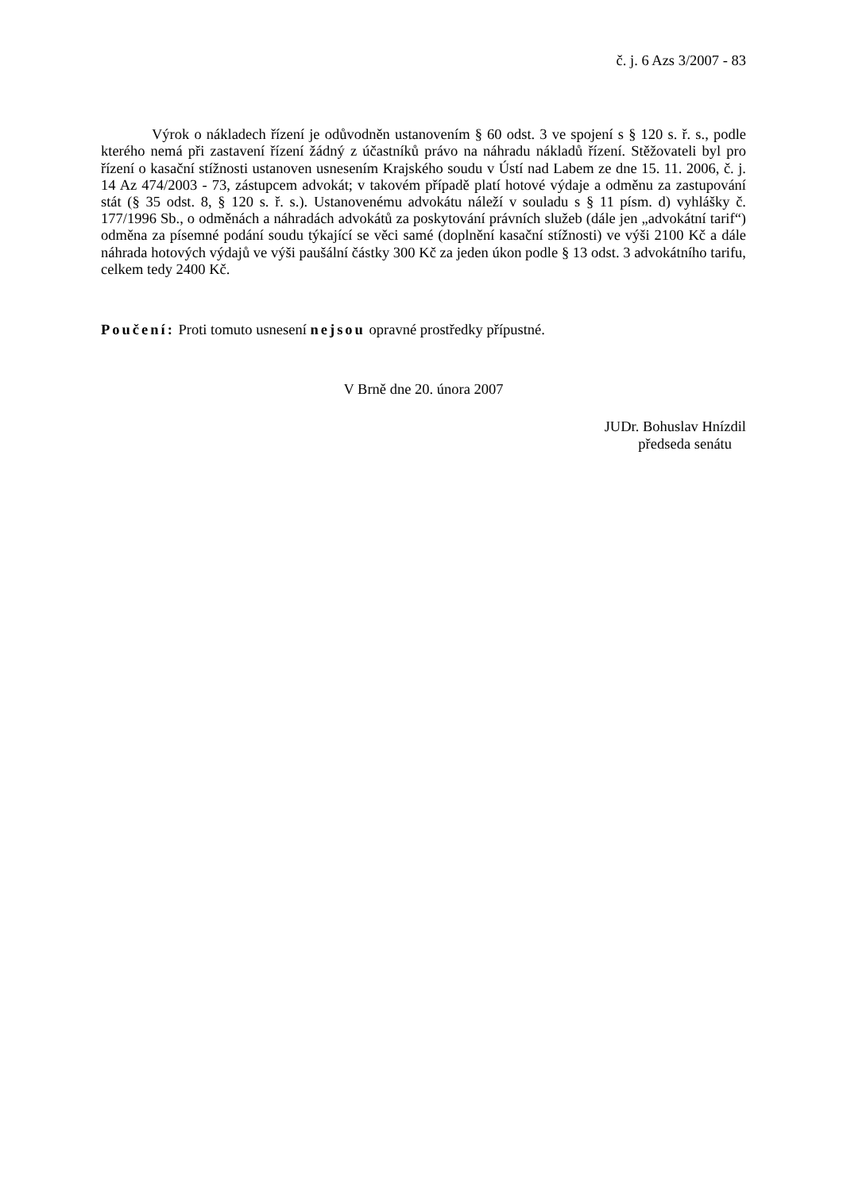č. j. 6 Azs 3/2007 - 83
Výrok o nákladech řízení je odůvodněn ustanovením § 60 odst. 3 ve spojení s § 120 s. ř. s., podle kterého nemá při zastavení řízení žádný z účastníků právo na náhradu nákladů řízení. Stěžovateli byl pro řízení o kasační stížnosti ustanoven usnesením Krajského soudu v Ústí nad Labem ze dne 15. 11. 2006, č. j. 14 Az 474/2003 - 73, zástupcem advokát; v takovém případě platí hotové výdaje a odměnu za zastupování stát (§ 35 odst. 8, § 120 s. ř. s.). Ustanovenému advokátu náleží v souladu s § 11 písm. d) vyhlášky č. 177/1996 Sb., o odměnách a náhradách advokátů za poskytování právních služeb (dále jen „advokátní tarif“) odměna za písemné podání soudu týkající se věci samé (doplnění kasační stížnosti) ve výši 2100 Kč a dále náhrada hotových výdajů ve výši paušální částky 300 Kč za jeden úkon podle § 13 odst. 3 advokátního tarifu, celkem tedy 2400 Kč.
Poučení: Proti tomuto usnesení nejsou opravné prostředky přípustné.
V Brně dne 20. února 2007
JUDr. Bohuslav Hnízdil
předseda senátu